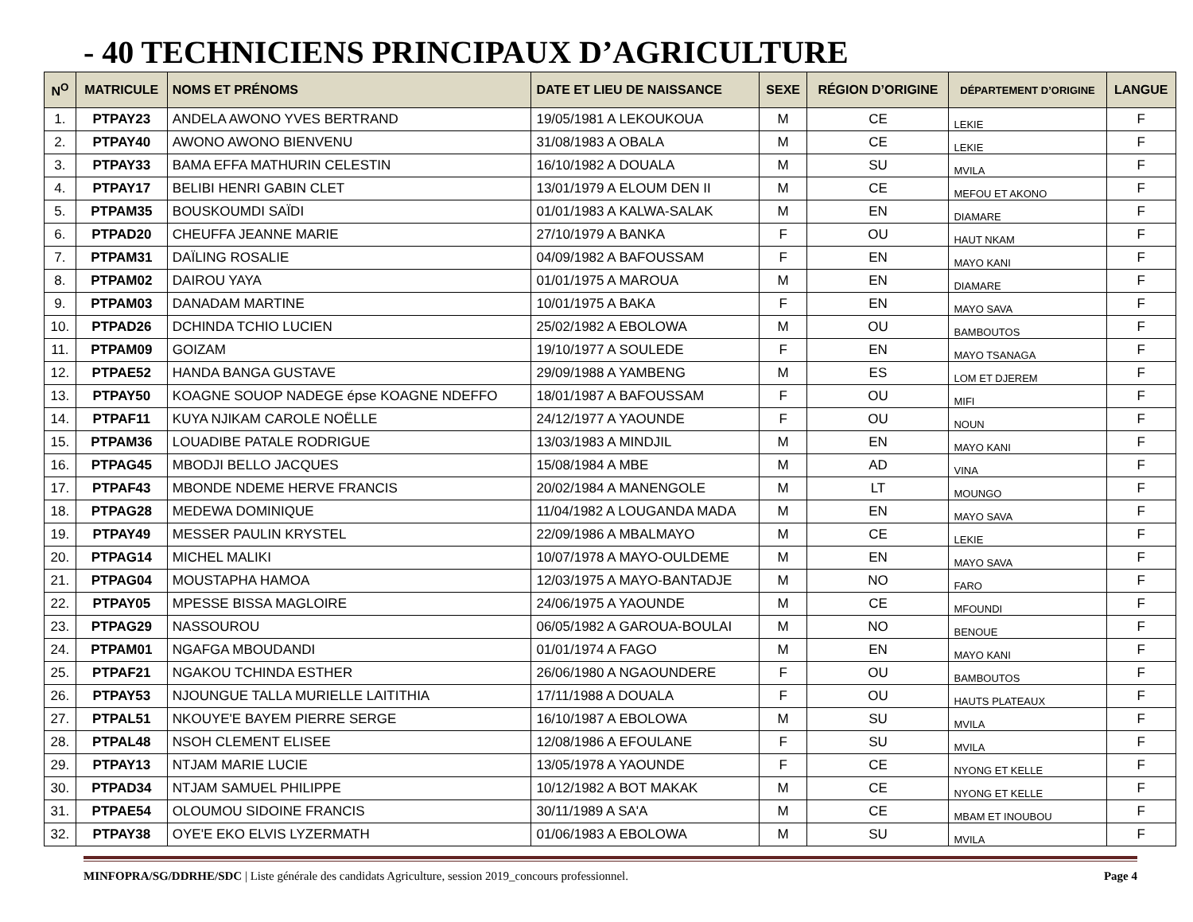- 40 TECHNICIENS PRINCIPAUX D’AGRICULTURE
| N<sup>O</sup> | MATRICULE | NOMS ET PRÉNOMS | DATE ET LIEU DE NAISSANCE | SEXE | RÉGION D’ORIGINE | DÉPARTEMENT D’ORIGINE | LANGUE |
| --- | --- | --- | --- | --- | --- | --- | --- |
| 1. | PTPAY23 | ANDELA AWONO YVES BERTRAND | 19/05/1981 A LEKOUKOUA | M | CE | LEKIE | F |
| 2. | PTPAY40 | AWONO AWONO BIENVENU | 31/08/1983 A OBALA | M | CE | LEKIE | F |
| 3. | PTPAY33 | BAMA EFFA MATHURIN CELESTIN | 16/10/1982 A DOUALA | M | SU | MVILA | F |
| 4. | PTPAY17 | BELIBI HENRI GABIN CLET | 13/01/1979 A ELOUM DEN II | M | CE | MEFOU ET AKONO | F |
| 5. | PTPAM35 | BOUSKOUMDI SAÏDI | 01/01/1983 A KALWA-SALAK | M | EN | DIAMARE | F |
| 6. | PTPAD20 | CHEUFFA JEANNE MARIE | 27/10/1979 A BANKA | F | OU | HAUT NKAM | F |
| 7. | PTPAM31 | DAÏLING ROSALIE | 04/09/1982 A BAFOUSSAM | F | EN | MAYO KANI | F |
| 8. | PTPAM02 | DAIROU YAYA | 01/01/1975 A MAROUA | M | EN | DIAMARE | F |
| 9. | PTPAM03 | DANADAM MARTINE | 10/01/1975 A BAKA | F | EN | MAYO SAVA | F |
| 10. | PTPAD26 | DCHINDA TCHIO LUCIEN | 25/02/1982 A EBOLOWA | M | OU | BAMBOUTOS | F |
| 11. | PTPAM09 | GOIZAM | 19/10/1977 A SOULEDE | F | EN | MAYO TSANAGA | F |
| 12. | PTPAE52 | HANDA BANGA GUSTAVE | 29/09/1988 A YAMBENG | M | ES | LOM ET DJEREM | F |
| 13. | PTPAY50 | KOAGNE SOUOP NADEGE épse KOAGNE NDEFFO | 18/01/1987 A BAFOUSSAM | F | OU | MIFI | F |
| 14. | PTPAF11 | KUYA NJIKAM CAROLE NOËLLE | 24/12/1977 A YAOUNDE | F | OU | NOUN | F |
| 15. | PTPAM36 | LOUADIBE PATALE RODRIGUE | 13/03/1983 A MINDJIL | M | EN | MAYO KANI | F |
| 16. | PTPAG45 | MBODJI BELLO JACQUES | 15/08/1984 A MBE | M | AD | VINA | F |
| 17. | PTPAF43 | MBONDE NDEME HERVE FRANCIS | 20/02/1984 A MANENGOLE | M | LT | MOUNGO | F |
| 18. | PTPAG28 | MEDEWA DOMINIQUE | 11/04/1982 A LOUGANDA MADA | M | EN | MAYO SAVA | F |
| 19. | PTPAY49 | MESSER PAULIN KRYSTEL | 22/09/1986 A MBALMAYO | M | CE | LEKIE | F |
| 20. | PTPAG14 | MICHEL MALIKI | 10/07/1978 A MAYO-OULDEME | M | EN | MAYO SAVA | F |
| 21. | PTPAG04 | MOUSTAPHA HAMOA | 12/03/1975 A MAYO-BANTADJE | M | NO | FARO | F |
| 22. | PTPAY05 | MPESSE BISSA MAGLOIRE | 24/06/1975 A YAOUNDE | M | CE | MFOUNDI | F |
| 23. | PTPAG29 | NASSOUROU | 06/05/1982 A GAROUA-BOULAI | M | NO | BENOUE | F |
| 24. | PTPAM01 | NGAFGA MBOUDANDI | 01/01/1974 A FAGO | M | EN | MAYO KANI | F |
| 25. | PTPAF21 | NGAKOU TCHINDA ESTHER | 26/06/1980 A NGAOUNDERE | F | OU | BAMBOUTOS | F |
| 26. | PTPAY53 | NJOUNGUE TALLA MURIELLE LAITITHIA | 17/11/1988 A DOUALA | F | OU | HAUTS PLATEAUX | F |
| 27. | PTPAL51 | NKOUYE'E BAYEM PIERRE SERGE | 16/10/1987 A EBOLOWA | M | SU | MVILA | F |
| 28. | PTPAL48 | NSOH CLEMENT ELISEE | 12/08/1986 A EFOULANE | F | SU | MVILA | F |
| 29. | PTPAY13 | NTJAM MARIE LUCIE | 13/05/1978 A YAOUNDE | F | CE | NYONG ET KELLE | F |
| 30. | PTPAD34 | NTJAM SAMUEL PHILIPPE | 10/12/1982 A BOT MAKAK | M | CE | NYONG ET KELLE | F |
| 31. | PTPAE54 | OLOUMOU SIDOINE FRANCIS | 30/11/1989 A SA'A | M | CE | MBAM ET INOUBOU | F |
| 32. | PTPAY38 | OYE'E EKO ELVIS LYZERMATH | 01/06/1983 A EBOLOWA | M | SU | MVILA | F |
MINFOPRA/SG/DDRHE/SDC | Liste générale des candidats Agriculture, session 2019_concours professionnel. Page 4